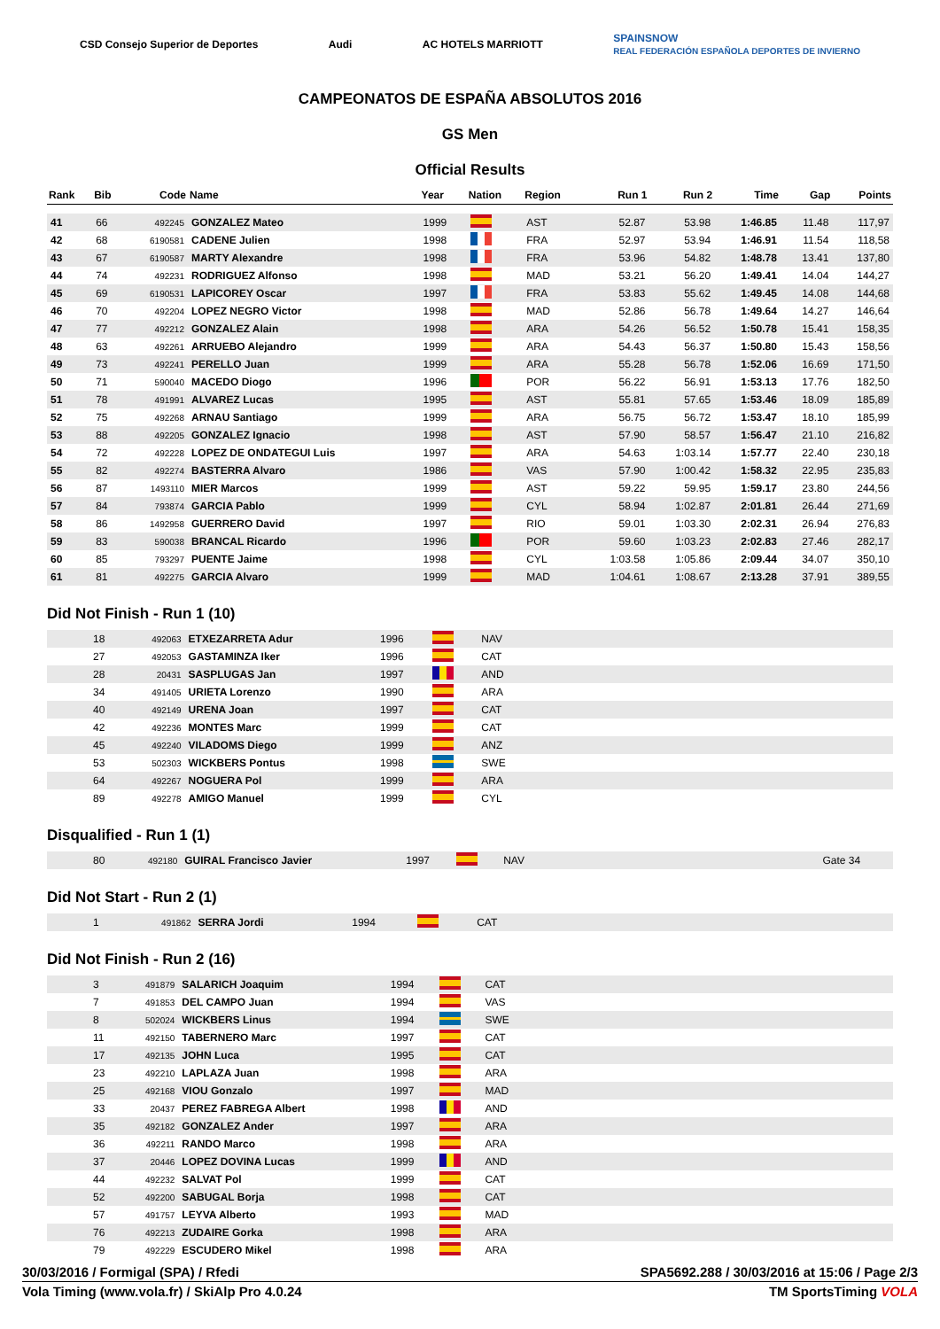CSD Consejo Superior de Deportes Audi AC HOTELS MARRIOTT SPAINSNOW
REAL FEDERACIÓN ESPAÑOLA DEPORTES DE INVIERNO
CAMPEONATOS DE ESPAÑA ABSOLUTOS 2016
GS Men
Official Results
| Rank | Bib | Code | Name | Year | Nation | Region | Run 1 | Run 2 | Time | Gap | Points |
| --- | --- | --- | --- | --- | --- | --- | --- | --- | --- | --- | --- |
| 41 | 66 | 492245 | GONZALEZ Mateo | 1999 | | AST | 52.87 | 53.98 | 1:46.85 | 11.48 | 117,97 |
| 42 | 68 | 6190581 | CADENE Julien | 1998 | | FRA | 52.97 | 53.94 | 1:46.91 | 11.54 | 118,58 |
| 43 | 67 | 6190587 | MARTY Alexandre | 1998 | | FRA | 53.96 | 54.82 | 1:48.78 | 13.41 | 137,80 |
| 44 | 74 | 492231 | RODRIGUEZ Alfonso | 1998 | | MAD | 53.21 | 56.20 | 1:49.41 | 14.04 | 144,27 |
| 45 | 69 | 6190531 | LAPICOREY Oscar | 1997 | | FRA | 53.83 | 55.62 | 1:49.45 | 14.08 | 144,68 |
| 46 | 70 | 492204 | LOPEZ NEGRO Victor | 1998 | | MAD | 52.86 | 56.78 | 1:49.64 | 14.27 | 146,64 |
| 47 | 77 | 492212 | GONZALEZ Alain | 1998 | | ARA | 54.26 | 56.52 | 1:50.78 | 15.41 | 158,35 |
| 48 | 63 | 492261 | ARRUEBO Alejandro | 1999 | | ARA | 54.43 | 56.37 | 1:50.80 | 15.43 | 158,56 |
| 49 | 73 | 492241 | PERELLO Juan | 1999 | | ARA | 55.28 | 56.78 | 1:52.06 | 16.69 | 171,50 |
| 50 | 71 | 590040 | MACEDO Diogo | 1996 | | POR | 56.22 | 56.91 | 1:53.13 | 17.76 | 182,50 |
| 51 | 78 | 491991 | ALVAREZ Lucas | 1995 | | AST | 55.81 | 57.65 | 1:53.46 | 18.09 | 185,89 |
| 52 | 75 | 492268 | ARNAU Santiago | 1999 | | ARA | 56.75 | 56.72 | 1:53.47 | 18.10 | 185,99 |
| 53 | 88 | 492205 | GONZALEZ Ignacio | 1998 | | AST | 57.90 | 58.57 | 1:56.47 | 21.10 | 216,82 |
| 54 | 72 | 492228 | LOPEZ DE ONDATEGUI Luis | 1997 | | ARA | 54.63 | 1:03.14 | 1:57.77 | 22.40 | 230,18 |
| 55 | 82 | 492274 | BASTERRA Alvaro | 1986 | | VAS | 57.90 | 1:00.42 | 1:58.32 | 22.95 | 235,83 |
| 56 | 87 | 1493110 | MIER Marcos | 1999 | | AST | 59.22 | 59.95 | 1:59.17 | 23.80 | 244,56 |
| 57 | 84 | 793874 | GARCIA Pablo | 1999 | | CYL | 58.94 | 1:02.87 | 2:01.81 | 26.44 | 271,69 |
| 58 | 86 | 1492958 | GUERRERO David | 1997 | | RIO | 59.01 | 1:03.30 | 2:02.31 | 26.94 | 276,83 |
| 59 | 83 | 590038 | BRANCAL Ricardo | 1996 | | POR | 59.60 | 1:03.23 | 2:02.83 | 27.46 | 282,17 |
| 60 | 85 | 793297 | PUENTE Jaime | 1998 | | CYL | 1:03.58 | 1:05.86 | 2:09.44 | 34.07 | 350,10 |
| 61 | 81 | 492275 | GARCIA Alvaro | 1999 | | MAD | 1:04.61 | 1:08.67 | 2:13.28 | 37.91 | 389,55 |
Did Not Finish - Run 1 (10)
| | 18 | 492063 | ETXEZARRETA Adur | 1996 | | NAV | |
| | 27 | 492053 | GASTAMINZA Iker | 1996 | | CAT | |
| | 28 | 20431 | SASPLUGAS Jan | 1997 | | AND | |
| | 34 | 491405 | URIETA Lorenzo | 1990 | | ARA | |
| | 40 | 492149 | URENA Joan | 1997 | | CAT | |
| | 42 | 492236 | MONTES Marc | 1999 | | CAT | |
| | 45 | 492240 | VILADOMS Diego | 1999 | | ANZ | |
| | 53 | 502303 | WICKBERS Pontus | 1998 | | SWE | |
| | 64 | 492267 | NOGUERA Pol | 1999 | | ARA | |
| | 89 | 492278 | AMIGO Manuel | 1999 | | CYL | |
Disqualified - Run 1 (1)
| | 80 | 492180 | GUIRAL Francisco Javier | 1997 | | NAV | | Gate 34 |
Did Not Start - Run 2 (1)
| | 1 | 491862 | SERRA Jordi | 1994 | | CAT | |
Did Not Finish - Run 2 (16)
| | 3 | 491879 | SALARICH Joaquim | 1994 | | CAT | |
| | 7 | 491853 | DEL CAMPO Juan | 1994 | | VAS | |
| | 8 | 502024 | WICKBERS Linus | 1994 | | SWE | |
| | 11 | 492150 | TABERNERO Marc | 1997 | | CAT | |
| | 17 | 492135 | JOHN Luca | 1995 | | CAT | |
| | 23 | 492210 | LAPLAZA Juan | 1998 | | ARA | |
| | 25 | 492168 | VIOU Gonzalo | 1997 | | MAD | |
| | 33 | 20437 | PEREZ FABREGA Albert | 1998 | | AND | |
| | 35 | 492182 | GONZALEZ Ander | 1997 | | ARA | |
| | 36 | 492211 | RANDO Marco | 1998 | | ARA | |
| | 37 | 20446 | LOPEZ DOVINA Lucas | 1999 | | AND | |
| | 44 | 492232 | SALVAT Pol | 1999 | | CAT | |
| | 52 | 492200 | SABUGAL Borja | 1998 | | CAT | |
| | 57 | 491757 | LEYVA Alberto | 1993 | | MAD | |
| | 76 | 492213 | ZUDAIRE Gorka | 1998 | | ARA | |
| | 79 | 492229 | ESCUDERO Mikel | 1998 | | ARA | |
30/03/2016 / Formigal (SPA) / Rfedi SPA5692.288 / 30/03/2016 at 15:06 / Page 2/3
Vola Timing (www.vola.fr) / SkiAlp Pro 4.0.24 TM SportsTiming VOLA